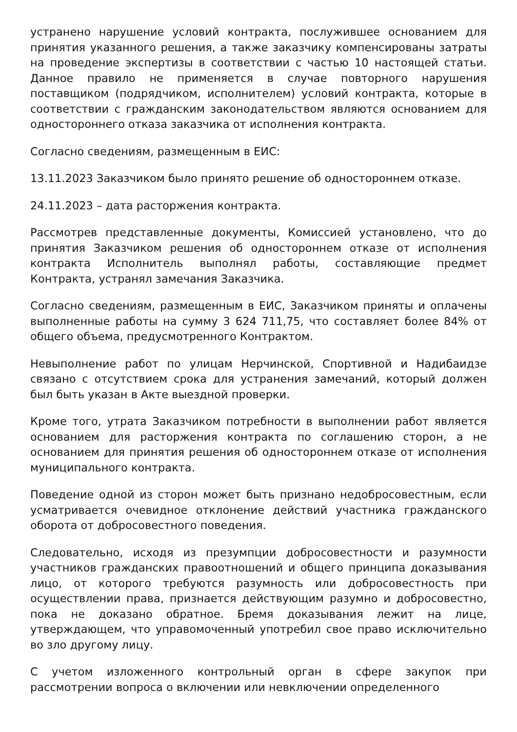устранено нарушение условий контракта, послужившее основанием для принятия указанного решения, а также заказчику компенсированы затраты на проведение экспертизы в соответствии с частью 10 настоящей статьи. Данное правило не применяется в случае повторного нарушения поставщиком (подрядчиком, исполнителем) условий контракта, которые в соответствии с гражданским законодательством являются основанием для одностороннего отказа заказчика от исполнения контракта.
Согласно сведениям, размещенным в ЕИС:
13.11.2023 Заказчиком было принято решение об одностороннем отказе.
24.11.2023 – дата расторжения контракта.
Рассмотрев представленные документы, Комиссией установлено, что до принятия Заказчиком решения об одностороннем отказе от исполнения контракта Исполнитель выполнял работы, составляющие предмет Контракта, устранял замечания Заказчика.
Согласно сведениям, размещенным в ЕИС, Заказчиком приняты и оплачены выполненные работы на сумму 3 624 711,75, что составляет более 84% от общего объема, предусмотренного Контрактом.
Невыполнение работ по улицам Нерчинской, Спортивной и Надибаидзе связано с отсутствием срока для устранения замечаний, который должен был быть указан в Акте выездной проверки.
Кроме того, утрата Заказчиком потребности в выполнении работ является основанием для расторжения контракта по соглашению сторон, а не основанием для принятия решения об одностороннем отказе от исполнения муниципального контракта.
Поведение одной из сторон может быть признано недобросовестным, если усматривается очевидное отклонение действий участника гражданского оборота от добросовестного поведения.
Следовательно, исходя из презумпции добросовестности и разумности участников гражданских правоотношений и общего принципа доказывания лицо, от которого требуются разумность или добросовестность при осуществлении права, признается действующим разумно и добросовестно, пока не доказано обратное. Бремя доказывания лежит на лице, утверждающем, что управомоченный употребил свое право исключительно во зло другому лицу.
С учетом изложенного контрольный орган в сфере закупок при рассмотрении вопроса о включении или невключении определенного